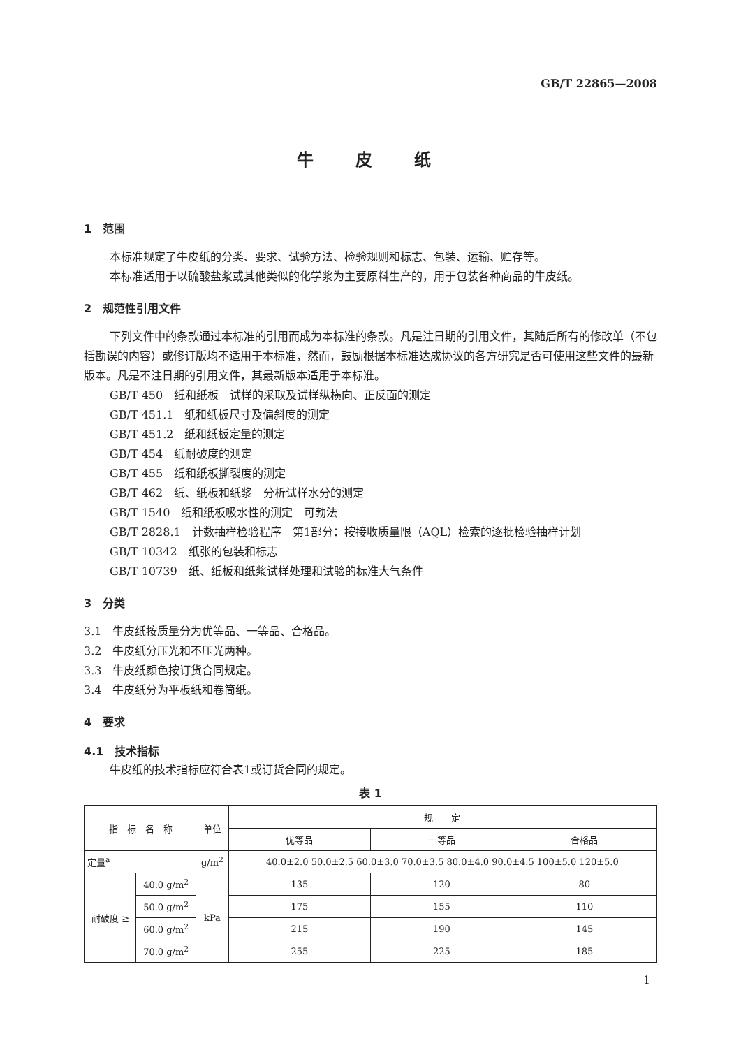GB/T 22865—2008
牛皮纸
1　范围
本标准规定了牛皮纸的分类、要求、试验方法、检验规则和标志、包装、运输、贮存等。
本标准适用于以硫酸盐浆或其他类似的化学浆为主要原料生产的，用于包装各种商品的牛皮纸。
2　规范性引用文件
下列文件中的条款通过本标准的引用而成为本标准的条款。凡是注日期的引用文件，其随后所有的修改单（不包括勘误的内容）或修订版均不适用于本标准，然而，鼓励根据本标准达成协议的各方研究是否可使用这些文件的最新版本。凡是不注日期的引用文件，其最新版本适用于本标准。
GB/T 450　纸和纸板　试样的采取及试样纵横向、正反面的测定
GB/T 451.1　纸和纸板尺寸及偏斜度的测定
GB/T 451.2　纸和纸板定量的测定
GB/T 454　纸耐破度的测定
GB/T 455　纸和纸板撕裂度的测定
GB/T 462　纸、纸板和纸浆　分析试样水分的测定
GB/T 1540　纸和纸板吸水性的测定　可勃法
GB/T 2828.1　计数抽样检验程序　第1部分：按接收质量限（AQL）检索的逐批检验抽样计划
GB/T 10342　纸张的包装和标志
GB/T 10739　纸、纸板和纸浆试样处理和试验的标准大气条件
3　分类
3.1　牛皮纸按质量分为优等品、一等品、合格品。
3.2　牛皮纸分压光和不压光两种。
3.3　牛皮纸颜色按订货合同规定。
3.4　牛皮纸分为平板纸和卷筒纸。
4　要求
4.1　技术指标
牛皮纸的技术指标应符合表1或订货合同的规定。
表 1
| 指 标 名 称 | | 单位 | 规 定 | | |
| --- | --- | --- | --- | --- | --- |
| | | | 优等品 | 一等品 | 合格品 |
| 定量<sup>a</sup> | | g/m<sup>2</sup> | 40.0±2.0 50.0±2.5 60.0±3.0 70.0±3.5 80.0±4.0 90.0±4.5 100±5.0 120±5.0 | | |
| 耐破度 ≥ | 40.0 g/m<sup>2</sup> | kPa | 135 | 120 | 80 |
| | 50.0 g/m<sup>2</sup> | | 175 | 155 | 110 |
| | 60.0 g/m<sup>2</sup> | | 215 | 190 | 145 |
| | 70.0 g/m<sup>2</sup> | | 255 | 225 | 185 |
1